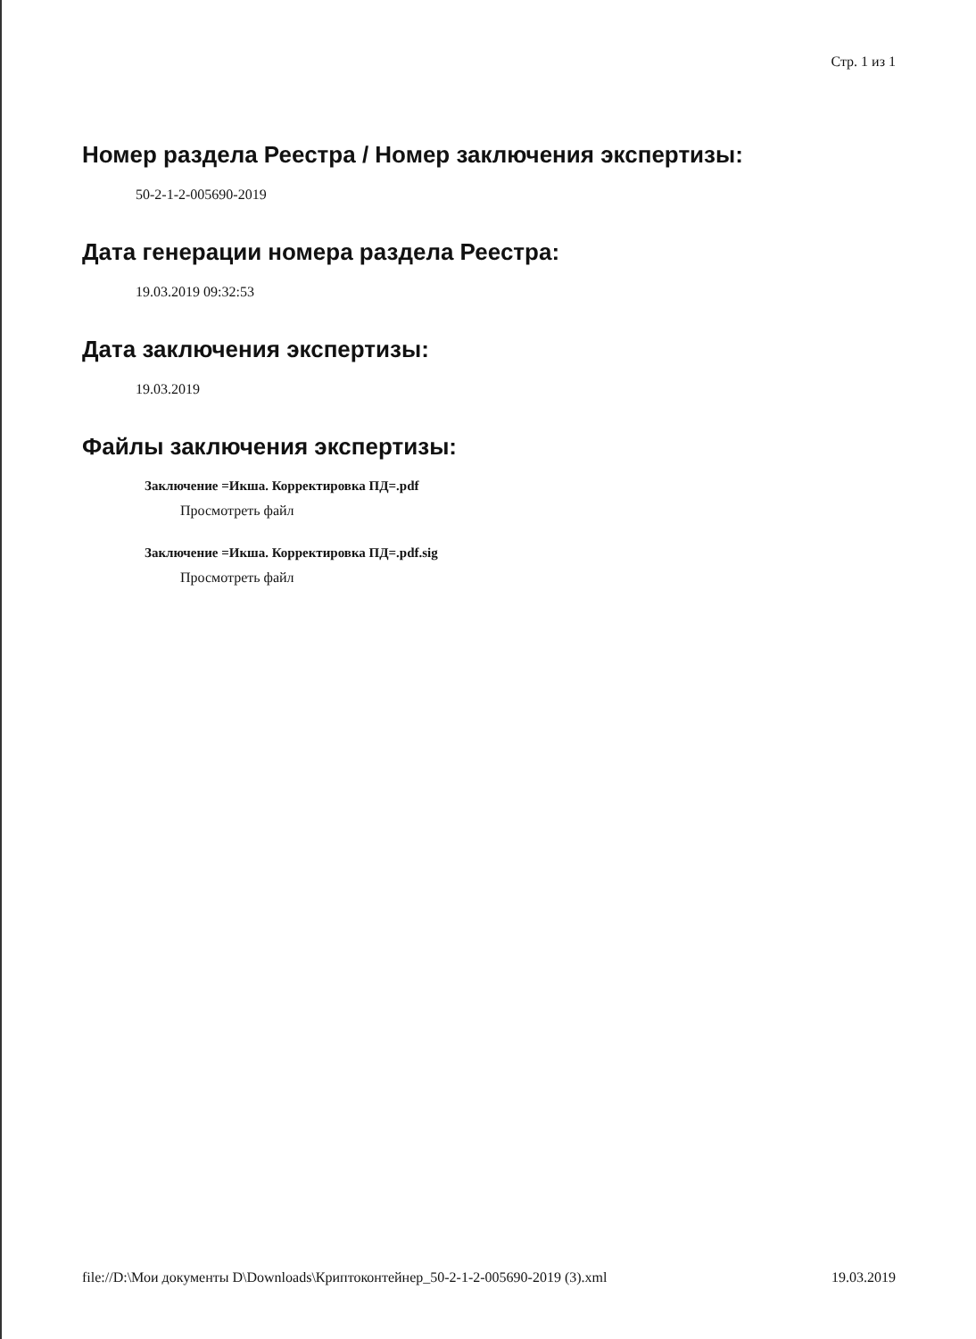Стр. 1 из 1
Номер раздела Реестра / Номер заключения экспертизы:
50-2-1-2-005690-2019
Дата генерации номера раздела Реестра:
19.03.2019 09:32:53
Дата заключения экспертизы:
19.03.2019
Файлы заключения экспертизы:
Заключение =Икша. Корректировка ПД=.pdf
Просмотреть файл
Заключение =Икша. Корректировка ПД=.pdf.sig
Просмотреть файл
file://D:\Мои документы D\Downloads\Криптоконтейнер_50-2-1-2-005690-2019 (3).xml 19.03.2019